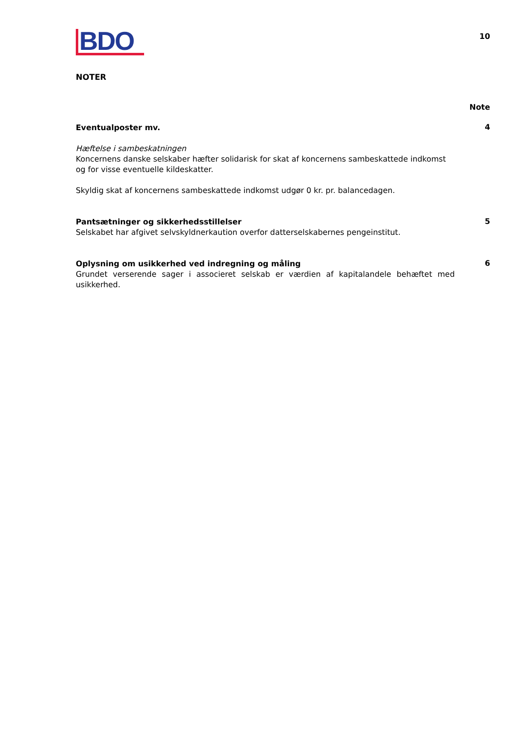BDO
10
NOTER
Note
Eventualposter mv.
Hæftelse i sambeskatningen
Koncernens danske selskaber hæfter solidarisk for skat af koncernens sambeskattede indkomst og for visse eventuelle kildeskatter.
Skyldig skat af koncernens sambeskattede indkomst udgør 0 kr. pr. balancedagen.
4
Pantsætninger og sikkerhedsstillelser
Selskabet har afgivet selvskyldnerkaution overfor datterselskabernes pengeinstitut.
5
Oplysning om usikkerhed ved indregning og måling
Grundet verserende sager i associeret selskab er værdien af kapitalandele behæftet med usikkerhed.
6